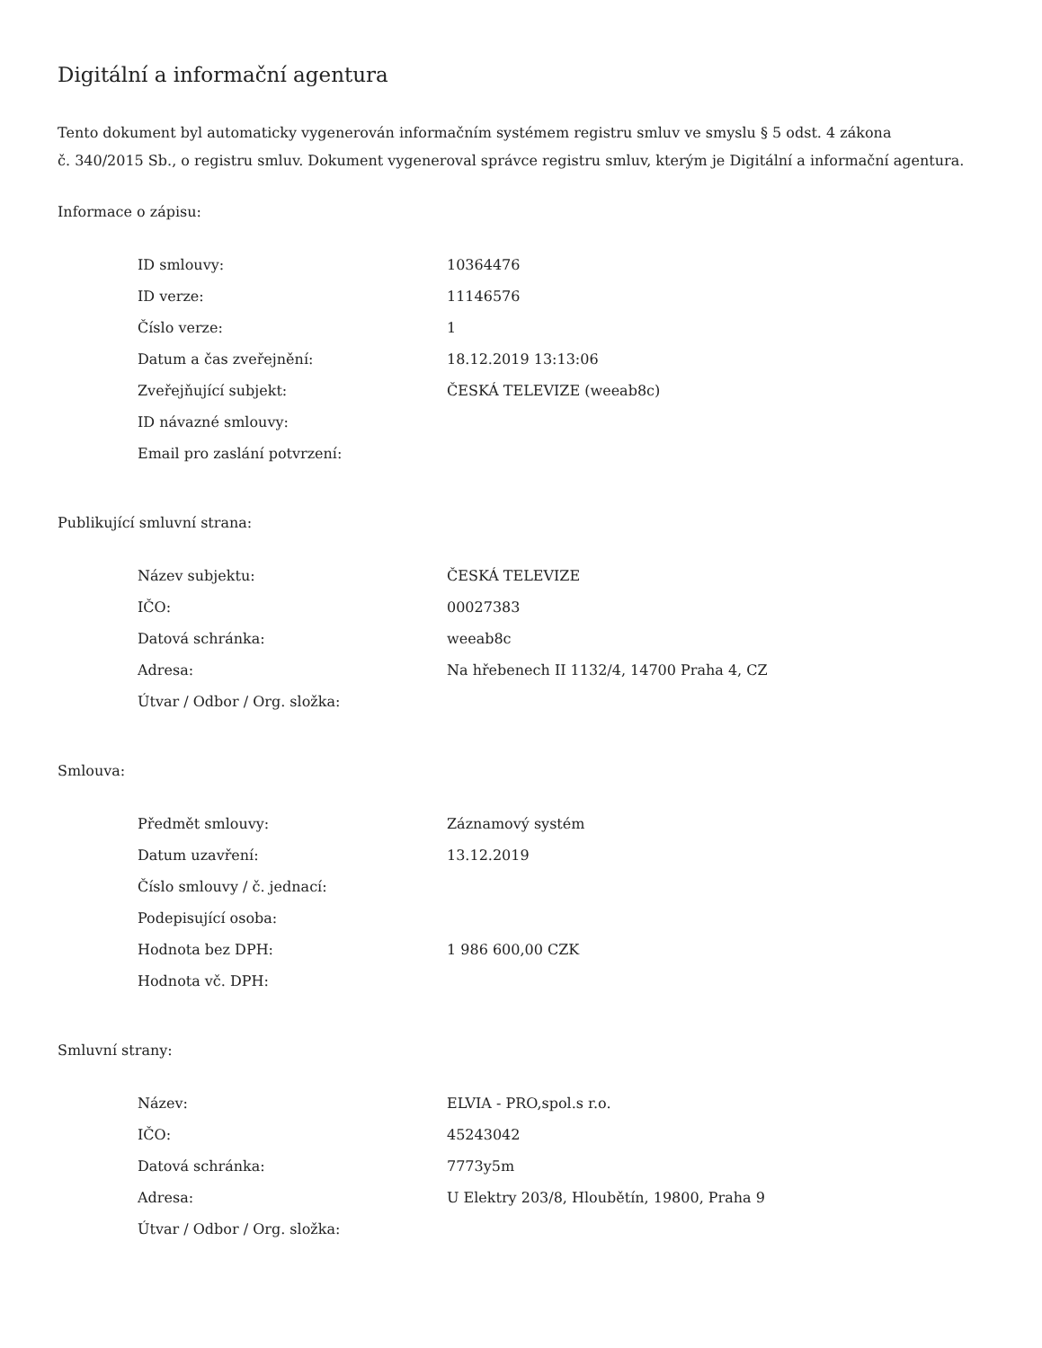Digitální a informační agentura
Tento dokument byl automaticky vygenerován informačním systémem registru smluv ve smyslu § 5 odst. 4 zákona
č. 340/2015 Sb., o registru smluv. Dokument vygeneroval správce registru smluv, kterým je Digitální a informační agentura.
Informace o zápisu:
| ID smlouvy: | 10364476 |
| ID verze: | 11146576 |
| Číslo verze: | 1 |
| Datum a čas zveřejnění: | 18.12.2019 13:13:06 |
| Zveřejňující subjekt: | ČESKÁ TELEVIZE (weeab8c) |
| ID návazné smlouvy: | |
| Email pro zaslání potvrzení: | |
Publikující smluvní strana:
| Název subjektu: | ČESKÁ TELEVIZE |
| IČO: | 00027383 |
| Datová schránka: | weeab8c |
| Adresa: | Na hřebenech II 1132/4, 14700 Praha 4, CZ |
| Útvar / Odbor / Org. složka: | |
Smlouva:
| Předmět smlouvy: | Záznamový systém |
| Datum uzavření: | 13.12.2019 |
| Číslo smlouvy / č. jednací: | |
| Podepisující osoba: | |
| Hodnota bez DPH: | 1 986 600,00 CZK |
| Hodnota vč. DPH: | |
Smluvní strany:
| Název: | ELVIA - PRO,spol.s r.o. |
| IČO: | 45243042 |
| Datová schránka: | 7773y5m |
| Adresa: | U Elektry 203/8, Hloubětín, 19800, Praha 9 |
| Útvar / Odbor / Org. složka: | |